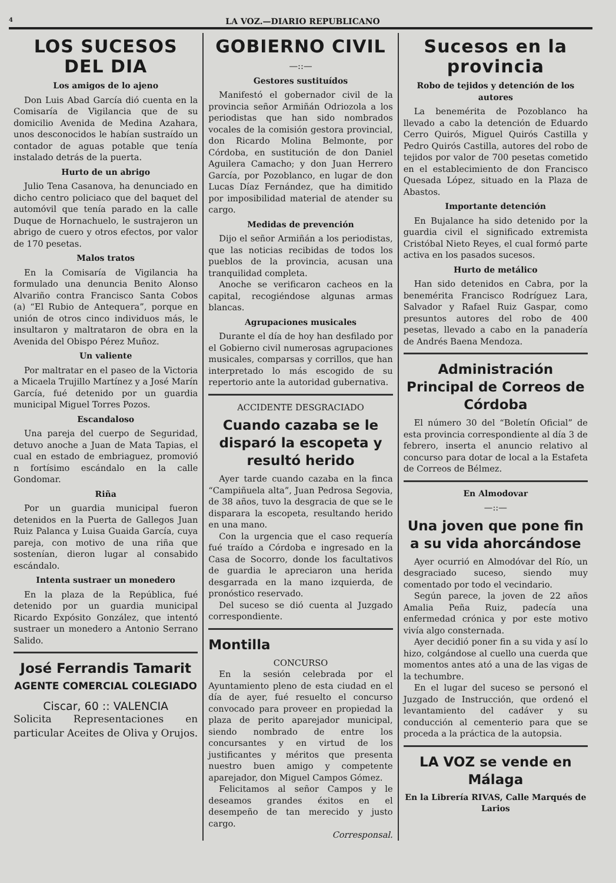4 LA VOZ.—DIARIO REPUBLICANO
LOS SUCESOS DEL DIA
Los amigos de lo ajeno
Don Luis Abad García dió cuenta en la Comisaría de Vigilancia que de su domicilio Avenida de Medina Azahara, unos desconocidos le habían sustraído un contador de aguas potable que tenía instalado detrás de la puerta.
Hurto de un abrigo
Julio Tena Casanova, ha denunciado en dicho centro policiaco que del baquet del automóvil que tenía parado en la calle Duque de Hornachuelo, le sustrajeron un abrigo de cuero y otros efectos, por valor de 170 pesetas.
Malos tratos
En la Comisaría de Vigilancia ha formulado una denuncia Benito Alonso Alvariño contra Francisco Santa Cobos (a) “El Rubio de Antequera”, porque en unión de otros cinco individuos más, le insultaron y maltrataron de obra en la Avenida del Obispo Pérez Muñoz.
Un valiente
Por maltratar en el paseo de la Victoria a Micaela Trujillo Martínez y a José Marín García, fué detenido por un guardia municipal Miguel Torres Pozos.
Escandaloso
Una pareja del cuerpo de Seguridad, detuvo anoche a Juan de Mata Tapias, el cual en estado de embriaguez, promovió n fortísimo escándalo en la calle Gondomar.
Riña
Por un guardia municipal fueron detenidos en la Puerta de Gallegos Juan Ruiz Palanca y Luisa Guaida García, cuya pareja, con motivo de una riña que sostenían, dieron lugar al consabido escándalo.
Intenta sustraer un monedero
En la plaza de la República, fué detenido por un guardia municipal Ricardo Expósito González, que intentó sustraer un monedero a Antonio Serrano Salido.
José Ferrandis Tamarit
AGENTE COMERCIAL COLEGIADO
Ciscar, 60 :: VALENCIA
Solicita Representaciones en particular Aceites de Oliva y Orujos.
GOBIERNO CIVIL
—::—
Gestores sustituídos
Manifestó el gobernador civil de la provincia señor Armiñán Odriozola a los periodistas que han sido nombrados vocales de la comisión gestora provincial, don Ricardo Molina Belmonte, por Córdoba, en sustitución de don Daniel Aguilera Camacho; y don Juan Herrero García, por Pozoblanco, en lugar de don Lucas Díaz Fernández, que ha dimitido por imposibilidad material de atender su cargo.
Medidas de prevención
Dijo el señor Armiñán a los periodistas, que las noticias recibidas de todos los pueblos de la provincia, acusan una tranquilidad completa.
Anoche se verificaron cacheos en la capital, recogiéndose algunas armas blancas.
Agrupaciones musicales
Durante el día de hoy han desfilado por el Gobierno civil numerosas agrupaciones musicales, comparsas y corrillos, que han interpretado lo más escogido de su repertorio ante la autoridad gubernativa.
ACCIDENTE DESGRACIADO
Cuando cazaba se le disparó la escopeta y resultó herido
Ayer tarde cuando cazaba en la finca “Campiñuela alta”, Juan Pedrosa Segovia, de 38 años, tuvo la desgracia de que se le disparara la escopeta, resultando herido en una mano.
Con la urgencia que el caso requería fué traído a Córdoba e ingresado en la Casa de Socorro, donde los facultativos de guardia le apreciaron una herida desgarrada en la mano izquierda, de pronóstico reservado.
Del suceso se dió cuenta al Juzgado correspondiente.
Montilla
CONCURSO
En la sesión celebrada por el Ayuntamiento pleno de esta ciudad en el día de ayer, fué resuelto el concurso convocado para proveer en propiedad la plaza de perito aparejador municipal, siendo nombrado de entre los concursantes y en virtud de los justificantes y méritos que presenta nuestro buen amigo y competente aparejador, don Miguel Campos Gómez.
Felicitamos al señor Campos y le deseamos grandes éxitos en el desempeño de tan merecido y justo cargo.
Corresponsal.
Sucesos en la provincia
Robo de tejidos y detención de los autores
La benemérita de Pozoblanco ha llevado a cabo la detención de Eduardo Cerro Quirós, Miguel Quirós Castilla y Pedro Quirós Castilla, autores del robo de tejidos por valor de 700 pesetas cometido en el establecimiento de don Francisco Quesada López, situado en la Plaza de Abastos.
Importante detención
En Bujalance ha sido detenido por la guardia civil el significado extremista Cristóbal Nieto Reyes, el cual formó parte activa en los pasados sucesos.
Hurto de metálico
Han sido detenidos en Cabra, por la benemérita Francisco Rodríguez Lara, Salvador y Rafael Ruiz Gaspar, como presuntos autores del robo de 400 pesetas, llevado a cabo en la panadería de Andrés Baena Mendoza.
Administración Principal de Correos de Córdoba
El número 30 del “Boletín Oficial” de esta provincia correspondiente al día 3 de febrero, inserta el anuncio relativo al concurso para dotar de local a la Estafeta de Correos de Bélmez.
En Almodovar
—::—
Una joven que pone fin a su vida ahorcándose
Ayer ocurrió en Almodóvar del Río, un desgraciado suceso, siendo muy comentado por todo el vecindario.
Según parece, la joven de 22 años Amalia Peña Ruiz, padecía una enfermedad crónica y por este motivo vivía algo consternada.
Ayer decidió poner fin a su vida y así lo hizo, colgándose al cuello una cuerda que momentos antes ató a una de las vigas de la techumbre.
En el lugar del suceso se personó el Juzgado de Instrucción, que ordenó el levantamiento del cadáver y su conducción al cementerio para que se proceda a la práctica de la autopsia.
LA VOZ se vende en Málaga
En la Librería RIVAS, Calle Marqués de Larios